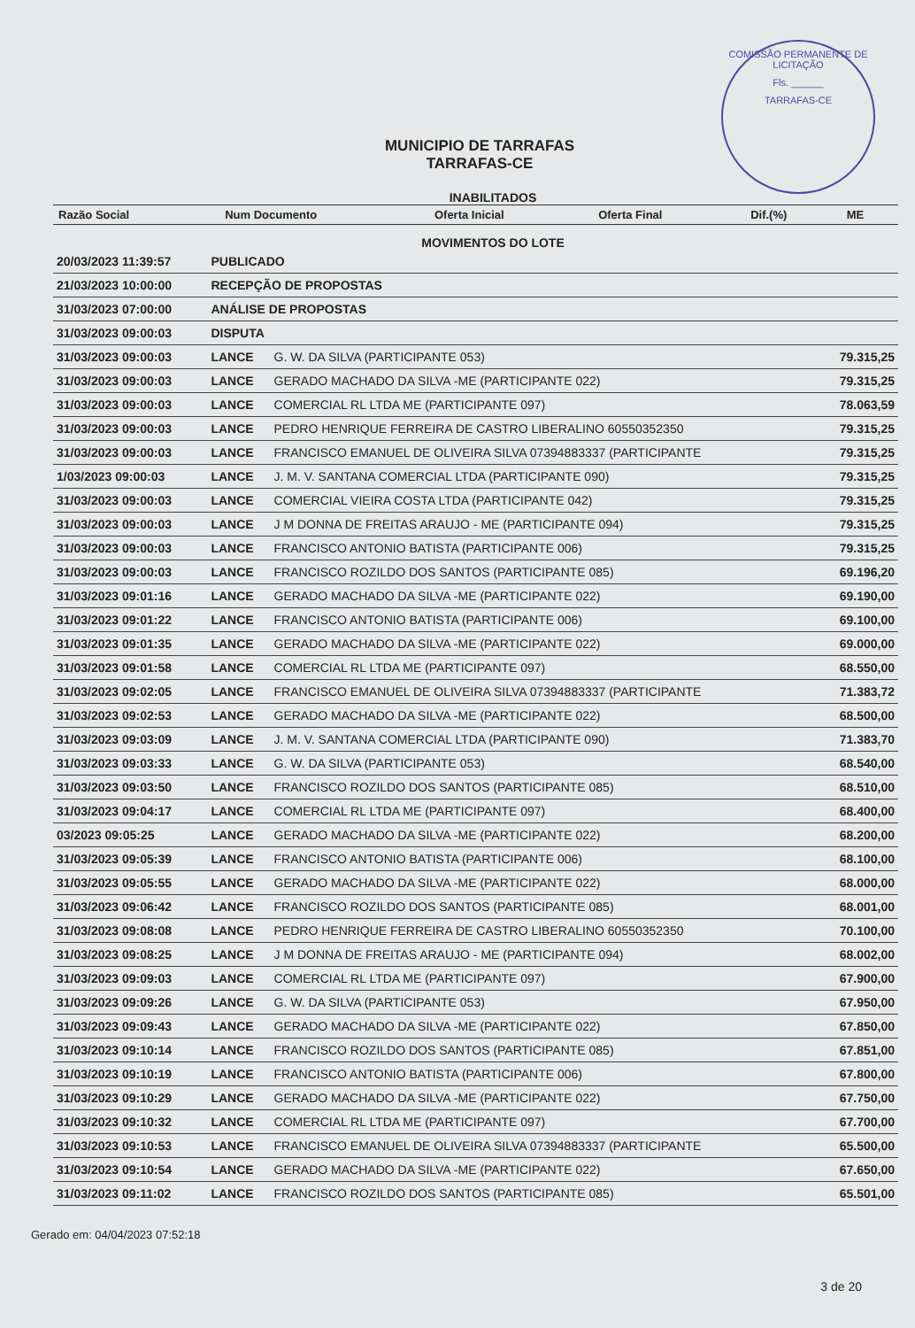COMISSÃO PERMANENTE DE LICITAÇÃO
Fls. ______
TARRAFAS-CE
MUNICIPIO DE TARRAFAS
TARRAFAS-CE
INABILITADOS
| Razão Social | Num Documento | Oferta Inicial | Oferta Final | Dif.(%) | ME |
| --- | --- | --- | --- | --- | --- |
MOVIMENTOS DO LOTE
| 20/03/2023 11:39:57 | PUBLICADO | | |
| 21/03/2023 10:00:00 | RECEPÇÃO DE PROPOSTAS | | |
| 31/03/2023 07:00:00 | ANÁLISE DE PROPOSTAS | | |
| 31/03/2023 09:00:03 | DISPUTA | | |
| 31/03/2023 09:00:03 | LANCE | G. W. DA SILVA (PARTICIPANTE 053) | 79.315,25 |
| 31/03/2023 09:00:03 | LANCE | GERADO MACHADO DA SILVA -ME (PARTICIPANTE 022) | 79.315,25 |
| 31/03/2023 09:00:03 | LANCE | COMERCIAL RL LTDA ME (PARTICIPANTE 097) | 78.063,59 |
| 31/03/2023 09:00:03 | LANCE | PEDRO HENRIQUE FERREIRA DE CASTRO LIBERALINO 60550352350 | 79.315,25 |
| 31/03/2023 09:00:03 | LANCE | FRANCISCO EMANUEL DE OLIVEIRA SILVA 07394883337 (PARTICIPANTE | 79.315,25 |
| 1/03/2023 09:00:03 | LANCE | J. M. V. SANTANA COMERCIAL LTDA (PARTICIPANTE 090) | 79.315,25 |
| 31/03/2023 09:00:03 | LANCE | COMERCIAL VIEIRA COSTA LTDA (PARTICIPANTE 042) | 79.315,25 |
| 31/03/2023 09:00:03 | LANCE | J M DONNA DE FREITAS ARAUJO - ME (PARTICIPANTE 094) | 79.315,25 |
| 31/03/2023 09:00:03 | LANCE | FRANCISCO ANTONIO BATISTA (PARTICIPANTE 006) | 79.315,25 |
| 31/03/2023 09:00:03 | LANCE | FRANCISCO ROZILDO DOS SANTOS (PARTICIPANTE 085) | 69.196,20 |
| 31/03/2023 09:01:16 | LANCE | GERADO MACHADO DA SILVA -ME (PARTICIPANTE 022) | 69.190,00 |
| 31/03/2023 09:01:22 | LANCE | FRANCISCO ANTONIO BATISTA (PARTICIPANTE 006) | 69.100,00 |
| 31/03/2023 09:01:35 | LANCE | GERADO MACHADO DA SILVA -ME (PARTICIPANTE 022) | 69.000,00 |
| 31/03/2023 09:01:58 | LANCE | COMERCIAL RL LTDA ME (PARTICIPANTE 097) | 68.550,00 |
| 31/03/2023 09:02:05 | LANCE | FRANCISCO EMANUEL DE OLIVEIRA SILVA 07394883337 (PARTICIPANTE | 71.383,72 |
| 31/03/2023 09:02:53 | LANCE | GERADO MACHADO DA SILVA -ME (PARTICIPANTE 022) | 68.500,00 |
| 31/03/2023 09:03:09 | LANCE | J. M. V. SANTANA COMERCIAL LTDA (PARTICIPANTE 090) | 71.383,70 |
| 31/03/2023 09:03:33 | LANCE | G. W. DA SILVA (PARTICIPANTE 053) | 68.540,00 |
| 31/03/2023 09:03:50 | LANCE | FRANCISCO ROZILDO DOS SANTOS (PARTICIPANTE 085) | 68.510,00 |
| 31/03/2023 09:04:17 | LANCE | COMERCIAL RL LTDA ME (PARTICIPANTE 097) | 68.400,00 |
| 03/2023 09:05:25 | LANCE | GERADO MACHADO DA SILVA -ME (PARTICIPANTE 022) | 68.200,00 |
| 31/03/2023 09:05:39 | LANCE | FRANCISCO ANTONIO BATISTA (PARTICIPANTE 006) | 68.100,00 |
| 31/03/2023 09:05:55 | LANCE | GERADO MACHADO DA SILVA -ME (PARTICIPANTE 022) | 68.000,00 |
| 31/03/2023 09:06:42 | LANCE | FRANCISCO ROZILDO DOS SANTOS (PARTICIPANTE 085) | 68.001,00 |
| 31/03/2023 09:08:08 | LANCE | PEDRO HENRIQUE FERREIRA DE CASTRO LIBERALINO 60550352350 | 70.100,00 |
| 31/03/2023 09:08:25 | LANCE | J M DONNA DE FREITAS ARAUJO - ME (PARTICIPANTE 094) | 68.002,00 |
| 31/03/2023 09:09:03 | LANCE | COMERCIAL RL LTDA ME (PARTICIPANTE 097) | 67.900,00 |
| 31/03/2023 09:09:26 | LANCE | G. W. DA SILVA (PARTICIPANTE 053) | 67.950,00 |
| 31/03/2023 09:09:43 | LANCE | GERADO MACHADO DA SILVA -ME (PARTICIPANTE 022) | 67.850,00 |
| 31/03/2023 09:10:14 | LANCE | FRANCISCO ROZILDO DOS SANTOS (PARTICIPANTE 085) | 67.851,00 |
| 31/03/2023 09:10:19 | LANCE | FRANCISCO ANTONIO BATISTA (PARTICIPANTE 006) | 67.800,00 |
| 31/03/2023 09:10:29 | LANCE | GERADO MACHADO DA SILVA -ME (PARTICIPANTE 022) | 67.750,00 |
| 31/03/2023 09:10:32 | LANCE | COMERCIAL RL LTDA ME (PARTICIPANTE 097) | 67.700,00 |
| 31/03/2023 09:10:53 | LANCE | FRANCISCO EMANUEL DE OLIVEIRA SILVA 07394883337 (PARTICIPANTE | 65.500,00 |
| 31/03/2023 09:10:54 | LANCE | GERADO MACHADO DA SILVA -ME (PARTICIPANTE 022) | 67.650,00 |
| 31/03/2023 09:11:02 | LANCE | FRANCISCO ROZILDO DOS SANTOS (PARTICIPANTE 085) | 65.501,00 |
Gerado em: 04/04/2023 07:52:18
3 de 20